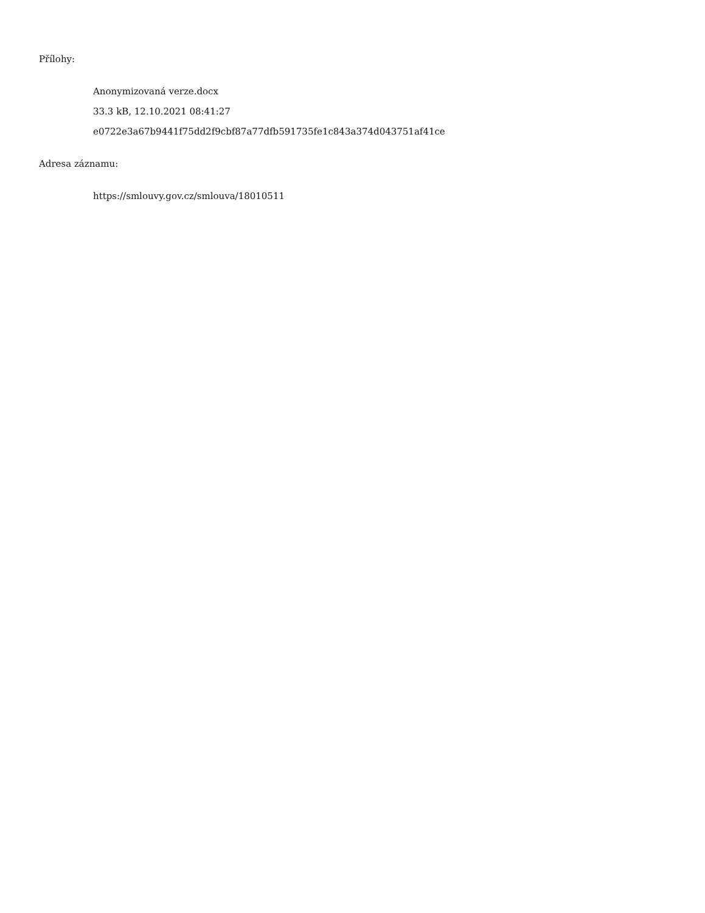Přílohy:
Anonymizovaná verze.docx
33.3 kB, 12.10.2021 08:41:27
e0722e3a67b9441f75dd2f9cbf87a77dfb591735fe1c843a374d043751af41ce
Adresa záznamu:
https://smlouvy.gov.cz/smlouva/18010511